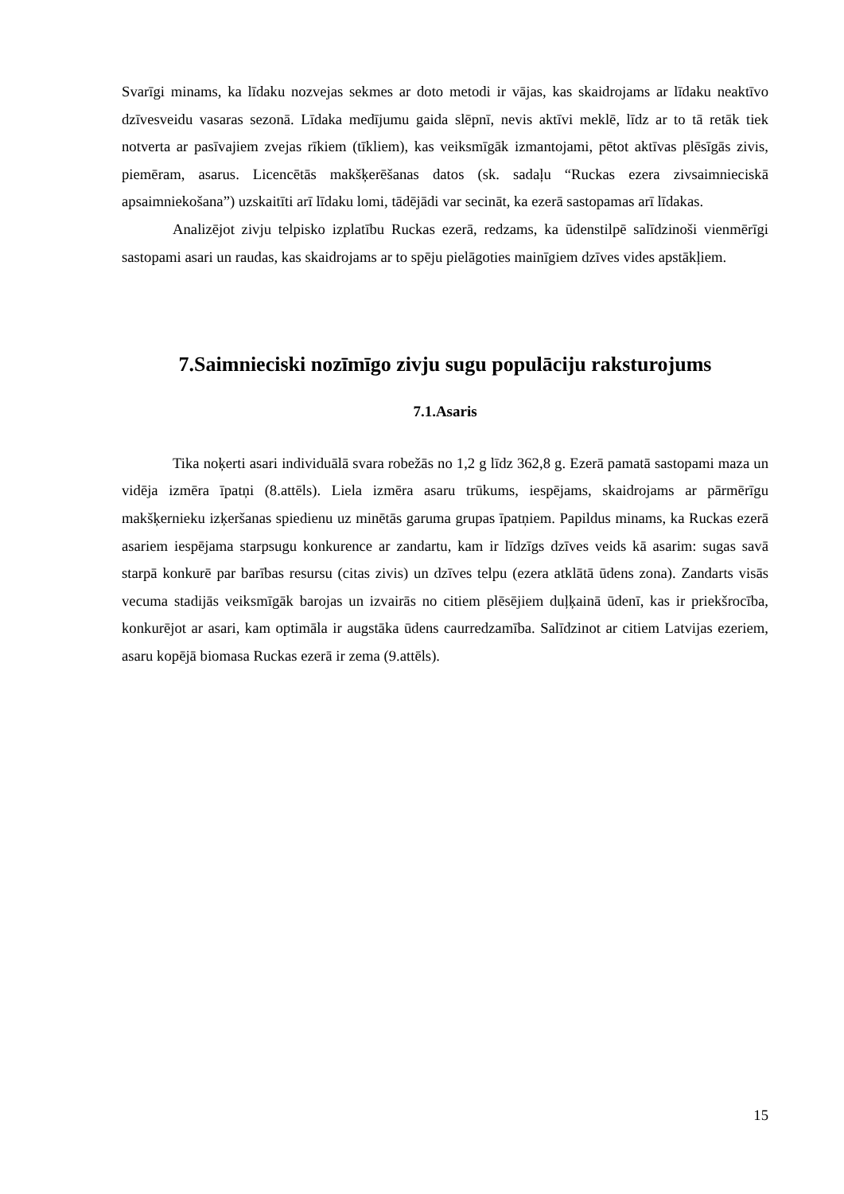Svarīgi minams, ka līdaku nozvejas sekmes ar doto metodi ir vājas, kas skaidrojams ar līdaku neaktīvo dzīvesveidu vasaras sezonā. Līdaka medījumu gaida slēpnī, nevis aktīvi meklē, līdz ar to tā retāk tiek notverta ar pasīvajiem zvejas rīkiem (tīkliem), kas veiksmīgāk izmantojami, pētot aktīvas plēsīgās zivis, piemēram, asarus. Licencētās makšķerēšanas datos (sk. sadaļu “Ruckas ezera zivsaimnieciskā apsaimniekošana”) uzskaitīti arī līdaku lomi, tādējādi var secināt, ka ezerā sastopamas arī līdakas.
Analizējot zivju telpisko izplatību Ruckas ezerā, redzams, ka ūdenstilpē salīdzinoši vienmērīgi sastopami asari un raudas, kas skaidrojams ar to spēju pielāgoties mainīgiem dzīves vides apstākļiem.
7.Saimnieciski nozīmīgo zivju sugu populāciju raksturojums
7.1.Asaris
Tika noķerti asari individuālā svara robežās no 1,2 g līdz 362,8 g. Ezerā pamatā sastopami maza un vidēja izmēra īpatņi (8.attēls). Liela izmēra asaru trūkums, iespējams, skaidrojams ar pārmērīgu makšķernieku izķeršanas spiedienu uz minētās garuma grupas īpatņiem. Papildus minams, ka Ruckas ezerā asariem iespējama starpsugu konkurence ar zandartu, kam ir līdzīgs dzīves veids kā asarim: sugas savā starpā konkurē par barības resursu (citas zivis) un dzīves telpu (ezera atklātā ūdens zona). Zandarts visās vecuma stadijās veiksmīgāk barojas un izvairās no citiem plēsējiem duļķainā ūdenī, kas ir priekšrocība, konkurējot ar asari, kam optimāla ir augstāka ūdens caurredzamība. Salīdzinot ar citiem Latvijas ezeriem, asaru kopējā biomasa Ruckas ezerā ir zema (9.attēls).
15